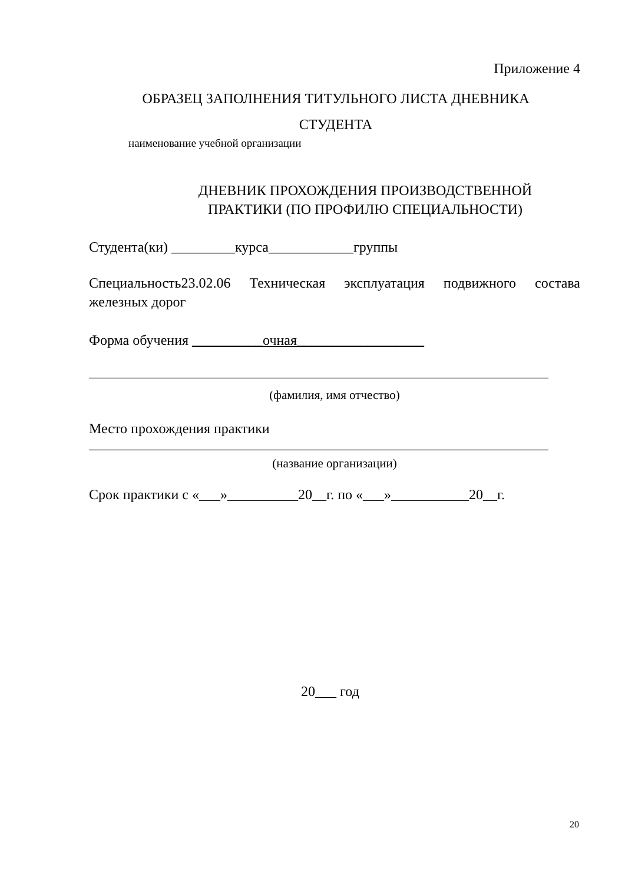Приложение 4
ОБРАЗЕЦ ЗАПОЛНЕНИЯ ТИТУЛЬНОГО ЛИСТА ДНЕВНИКА
СТУДЕНТА
наименование учебной организации
ДНЕВНИК ПРОХОЖДЕНИЯ ПРОИЗВОДСТВЕННОЙ ПРАКТИКИ (ПО ПРОФИЛЮ СПЕЦИАЛЬНОСТИ)
Студента(ки) _________курса____________группы
Специальность23.02.06 Техническая эксплуатация подвижного состава железных дорог
Форма обучения __________очная__________________
_________________________________________________________________
(фамилия, имя отчество)
Место прохождения практики
_________________________________________________________________
(название организации)
Срок практики с «___»__________20__г. по «___»___________20__г.
20___ год
20